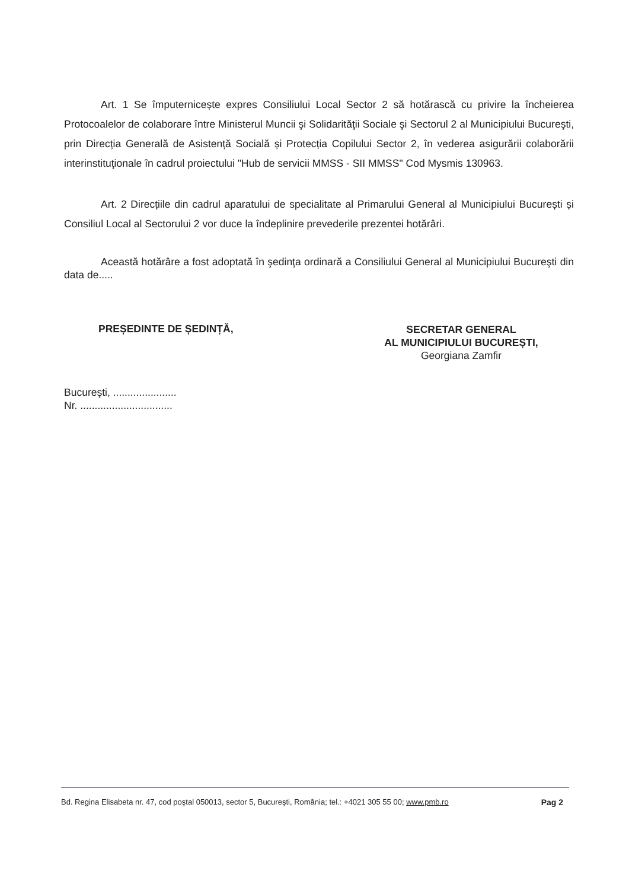Art. 1 Se împuternicește expres Consiliului Local Sector 2 să hotărască cu privire la încheierea Protocoalelor de colaborare între Ministerul Muncii şi Solidarităţii Sociale şi Sectorul 2 al Municipiului Bucureşti, prin Direcția Generală de Asistență Socială și Protecția Copilului Sector 2, în vederea asigurării colaborării interinstituţionale în cadrul proiectului "Hub de servicii MMSS - SII MMSS" Cod Mysmis 130963.
Art. 2 Direcțiile din cadrul aparatului de specialitate al Primarului General al Municipiului București și Consiliul Local al Sectorului 2 vor duce la îndeplinire prevederile prezentei hotărâri.
Această hotărâre a fost adoptată în şedinţa ordinară a Consiliului General al Municipiului Bucureşti din data de.....
PREȘEDINTE DE ȘEDINȚĂ,
SECRETAR GENERAL
AL MUNICIPIULUI BUCUREȘTI,
Georgiana Zamfir
Bucureşti, ......................
Nr. ................................
Bd. Regina Elisabeta nr. 47, cod poştal 050013, sector 5, Bucureşti, România; tel.: +4021 305 55 00; www.pmb.ro Pag 2